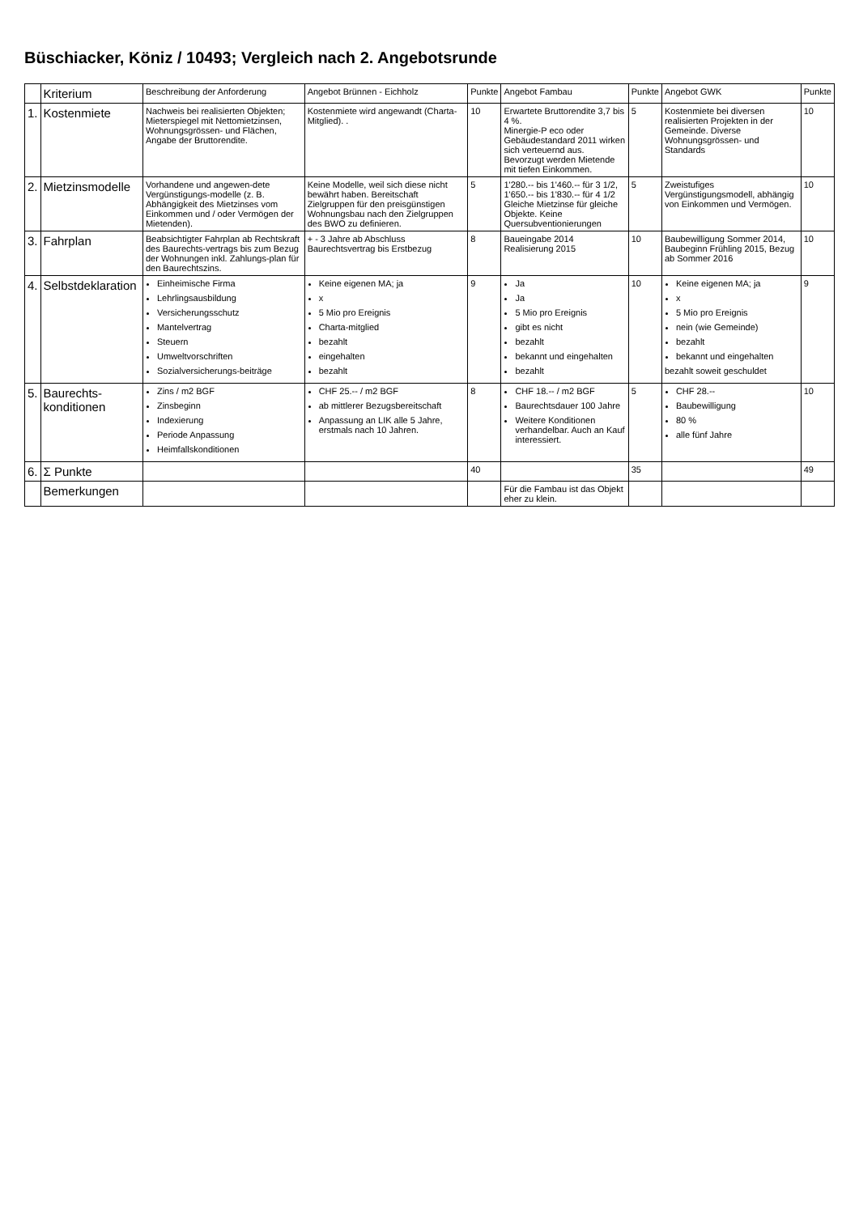Büschiacker, Köniz / 10493; Vergleich nach 2. Angebotsrunde
| | Kriterium | Beschreibung der Anforderung | Angebot Brünnen - Eichholz | Punkte | Angebot Fambau | Punkte | Angebot GWK | Punkte |
| --- | --- | --- | --- | --- | --- | --- | --- | --- |
| 1. | Kostenmiete | Nachweis bei realisierten Objekten; Mieterspiegel mit Nettomietzinsen, Wohnungsgrössen- und Flächen, Angabe der Bruttorendite. | Kostenmiete wird angewandt (Charta-Mitglied). . | 10 | Erwartete Bruttorendite 3,7 bis 4 %. Minergie-P eco oder Gebäudestandard 2011 wirken sich verteuernd aus. Bevorzugt werden Mietende mit tiefen Einkommen. | 5 | Kostenmiete bei diversen realisierten Projekten in der Gemeinde. Diverse Wohnungsgrössen- und Standards | 10 |
| 2. | Mietzinsmodelle | Vorhandene und angewen-dete Vergünstigungs-modelle (z. B. Abhängigkeit des Mietzinses vom Einkommen und / oder Vermögen der Mietenden). | Keine Modelle, weil sich diese nicht bewährt haben. Bereitschaft Zielgruppen für den preisgünstigen Wohnungsbau nach den Zielgruppen des BWO zu definieren. | 5 | 1'280.-- bis 1'460.-- für 3 1/2, 1'650.-- bis 1'830.-- für 4 1/2 Gleiche Mietzinse für gleiche Objekte. Keine Quersubventionierungen | 5 | Zweistufiges Vergünstigungsmodell, abhängig von Einkommen und Vermögen. | 10 |
| 3. | Fahrplan | Beabsichtigter Fahrplan ab Rechtskraft des Baurechts-vertrags bis zum Bezug der Wohnungen inkl. Zahlungs-plan für den Baurechtszins. | + - 3 Jahre ab Abschluss Baurechtsvertrag bis Erstbezug | 8 | Baueingabe 2014 Realisierung 2015 | 10 | Baubewilligung Sommer 2014, Baubeginn Frühling 2015, Bezug ab Sommer 2016 | 10 |
| 4. | Selbstdeklaration | Einheimische Firma Lehrlingsausbildung Versicherungsschutz Mantelvertrag Steuern Umweltvorschriften Sozialversicherungs-beiträge | Keine eigenen MA; ja x 5 Mio pro Ereignis Charta-mitglied bezahlt eingehalten bezahlt | 9 | Ja Ja 5 Mio pro Ereignis gibt es nicht bezahlt bekannt und eingehalten bezahlt | 10 | Keine eigenen MA; ja x 5 Mio pro Ereignis nein (wie Gemeinde) bezahlt bekannt und eingehalten bezahlt soweit geschuldet | 9 |
| 5. | Baurechts-konditionen | Zins / m2 BGF Zinsbeginn Indexierung Periode Anpassung Heimfallskonditionen | CHF 25.-- / m2 BGF ab mittlerer Bezugsbereitschaft Anpassung an LIK alle 5 Jahre, erstmals nach 10 Jahren. | 8 | CHF 18.-- / m2 BGF Baurechtsdauer 100 Jahre Weitere Konditionen verhandelbar. Auch an Kauf interessiert. | 5 | CHF 28.-- Baubewilligung 80 % alle fünf Jahre | 10 |
| 6. | Σ Punkte | | | 40 | | 35 | | 49 |
| | Bemerkungen | | | | Für die Fambau ist das Objekt eher zu klein. | | | |